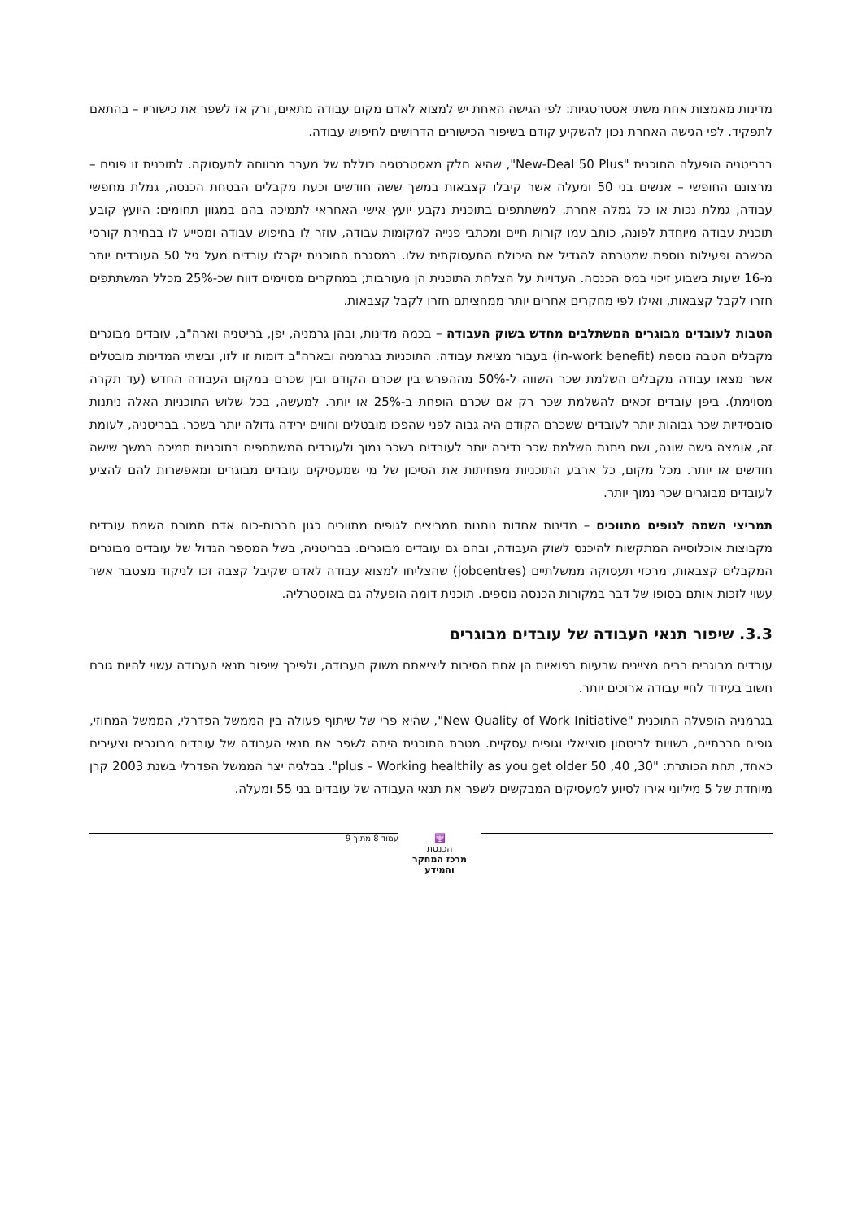מדינות מאמצות אחת משתי אסטרטגיות: לפי הגישה האחת יש למצוא לאדם מקום עבודה מתאים, ורק אז לשפר את כישוריו – בהתאם לתפקיד. לפי הגישה האחרת נכון להשקיע קודם בשיפור הכישורים הדרושים לחיפוש עבודה.
בבריטניה הופעלה התוכנית "New-Deal 50 Plus", שהיא חלק מאסטרטגיה כוללת של מעבר מרווחה לתעסוקה. לתוכנית זו פונים – מרצונם החופשי – אנשים בני 50 ומעלה אשר קיבלו קצבאות במשך ששה חודשים וכעת מקבלים הבטחת הכנסה, גמלת מחפשי עבודה, גמלת נכות או כל גמלה אחרת. למשתתפים בתוכנית נקבע יועץ אישי האחראי לתמיכה בהם במגוון תחומים: היועץ קובע תוכנית עבודה מיוחדת לפונה, כותב עמו קורות חיים ומכתבי פנייה למקומות עבודה, עוזר לו בחיפוש עבודה ומסייע לו בבחירת קורסי הכשרה ופעילות נוספת שמטרתה להגדיל את היכולת התעסוקתית שלו. במסגרת התוכנית יקבלו עובדים מעל גיל 50 העובדים יותר מ-16 שעות בשבוע זיכוי במס הכנסה. העדויות על הצלחת התוכנית הן מעורבות; במחקרים מסוימים דווח שכ-25% מכלל המשתתפים חזרו לקבל קצבאות, ואילו לפי מחקרים אחרים יותר ממחציתם חזרו לקבל קצבאות.
הטבות לעובדים מבוגרים המשתלבים מחדש בשוק העבודה – בכמה מדינות, ובהן גרמניה, יפן, בריטניה וארה"ב, עובדים מבוגרים מקבלים הטבה נוספת (in-work benefit) בעבור מציאת עבודה. התוכניות בגרמניה ובארה"ב דומות זו לזו, ובשתי המדינות מובטלים אשר מצאו עבודה מקבלים השלמת שכר השווה ל-50% מההפרש בין שכרם הקודם ובין שכרם במקום העבודה החדש (עד תקרה מסוימת). ביפן עובדים זכאים להשלמת שכר רק אם שכרם הופחת ב-25% או יותר. למעשה, בכל שלוש התוכניות האלה ניתנות סובסידיות שכר גבוהות יותר לעובדים ששכרם הקודם היה גבוה לפני שהפכו מובטלים וחווים ירידה גדולה יותר בשכר. בבריטניה, לעומת זה, אומצה גישה שונה, ושם ניתנת השלמת שכר נדיבה יותר לעובדים בשכר נמוך ולעובדים המשתתפים בתוכניות תמיכה במשך שישה חודשים או יותר. מכל מקום, כל ארבע התוכניות מפחיתות את הסיכון של מי שמעסיקים עובדים מבוגרים ומאפשרות להם להציע לעובדים מבוגרים שכר נמוך יותר.
תמריצי השמה לגופים מתווכים – מדינות אחדות נותנות תמריצים לגופים מתווכים כגון חברות-כוח אדם תמורת השמת עובדים מקבוצות אוכלוסייה המתקשות להיכנס לשוק העבודה, ובהם גם עובדים מבוגרים. בבריטניה, בשל המספר הגדול של עובדים מבוגרים המקבלים קצבאות, מרכזי תעסוקה ממשלתיים (jobcentres) שהצליחו למצוא עבודה לאדם שקיבל קצבה זכו לניקוד מצטבר אשר עשוי לזכות אותם בסופו של דבר במקורות הכנסה נוספים. תוכנית דומה הופעלה גם באוסטרליה.
3.3. שיפור תנאי העבודה של עובדים מבוגרים
עובדים מבוגרים רבים מציינים שבעיות רפואיות הן אחת הסיבות ליציאתם משוק העבודה, ולפיכך שיפור תנאי העבודה עשוי להיות גורם חשוב בעידוד לחיי עבודה ארוכים יותר.
בגרמניה הופעלה התוכנית "New Quality of Work Initiative", שהיא פרי של שיתוף פעולה בין הממשל הפדרלי, הממשל המחוזי, גופים חברתיים, רשויות לביטחון סוציאלי וגופים עסקיים. מטרת התוכנית היתה לשפר את תנאי העבודה של עובדים מבוגרים וצעירים כאחד, תחת הכותרת: "30, 40, 50 plus – Working healthily as you get older". בבלגיה יצר הממשל הפדרלי בשנת 2003 קרן מיוחדת של 5 מיליוני אירו לסיוע למעסיקים המבקשים לשפר את תנאי העבודה של עובדים בני 55 ומעלה.
🕎
הכנסת
מרכז המחקר והמידע
עמוד 8 מתוך 9